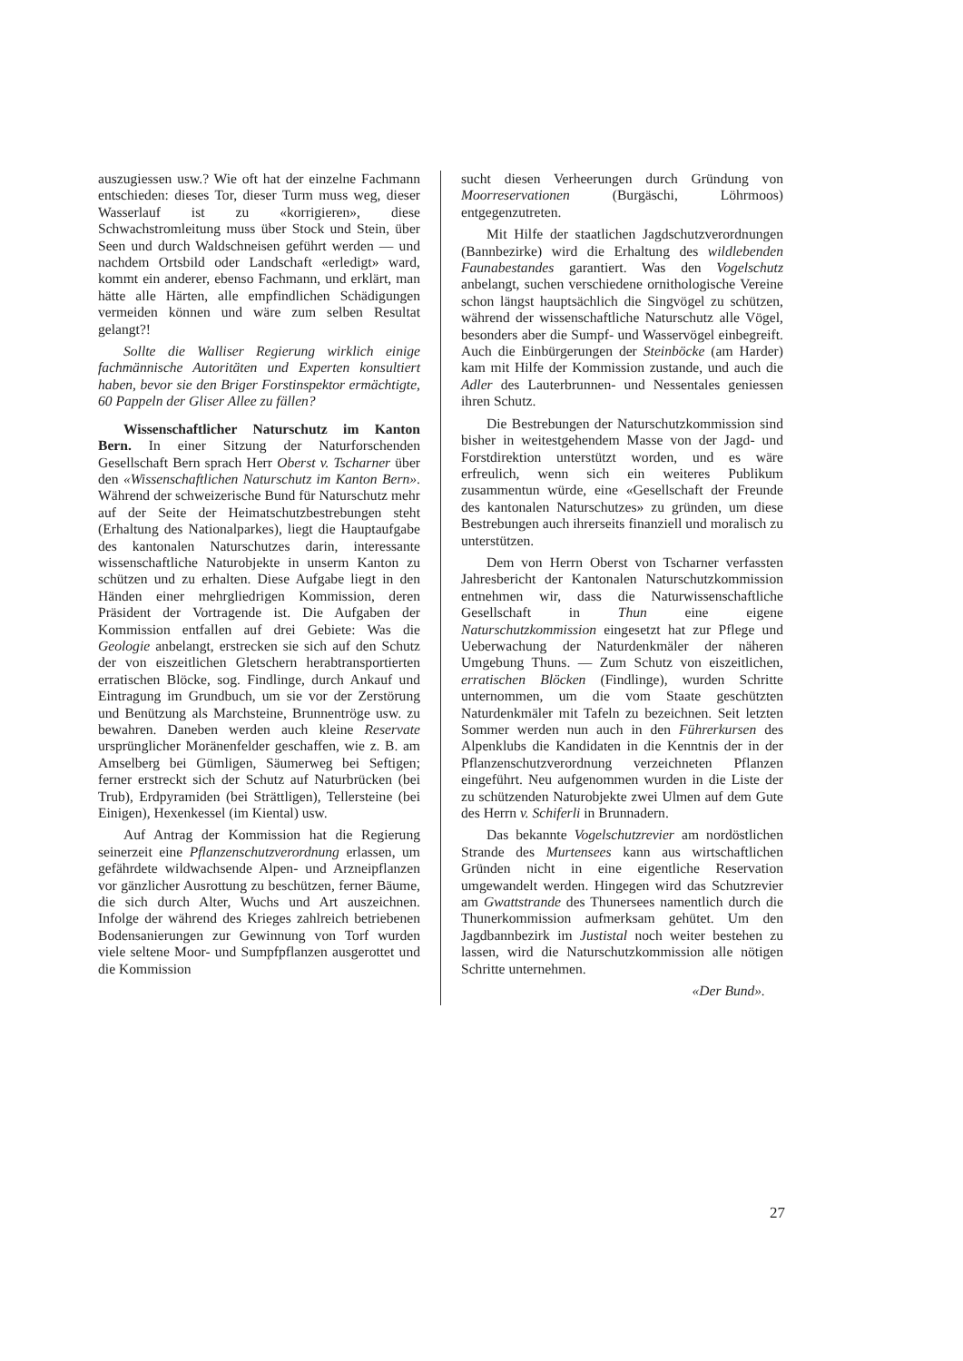auszugiessen usw.? Wie oft hat der einzelne Fachmann entschieden: dieses Tor, dieser Turm muss weg, dieser Wasserlauf ist zu «korrigieren», diese Schwachstromleitung muss über Stock und Stein, über Seen und durch Waldschneisen geführt werden — und nachdem Ortsbild oder Landschaft «erledigt» ward, kommt ein anderer, ebenso Fachmann, und erklärt, man hätte alle Härten, alle empfindlichen Schädigungen vermeiden können und wäre zum selben Resultat gelangt?!
Sollte die Walliser Regierung wirklich einige fachmännische Autoritäten und Experten konsultiert haben, bevor sie den Briger Forstinspektor ermächtigte, 60 Pappeln der Gliser Allee zu fällen?
Wissenschaftlicher Naturschutz im Kanton Bern. In einer Sitzung der Naturforschenden Gesellschaft Bern sprach Herr Oberst v. Tscharner über den «Wissenschaftlichen Naturschutz im Kanton Bern». Während der schweizerische Bund für Naturschutz mehr auf der Seite der Heimatschutzbestrebungen steht (Erhaltung des Nationalparkes), liegt die Hauptaufgabe des kantonalen Naturschutzes darin, interessante wissenschaftliche Naturobjekte in unserm Kanton zu schützen und zu erhalten. Diese Aufgabe liegt in den Händen einer mehrgliedrigen Kommission, deren Präsident der Vortragende ist. Die Aufgaben der Kommission entfallen auf drei Gebiete: Was die Geologie anbelangt, erstrecken sie sich auf den Schutz der von eiszeitlichen Gletschern herabtransportierten erratischen Blöcke, sog. Findlinge, durch Ankauf und Eintragung im Grundbuch, um sie vor der Zerstörung und Benützung als Marchsteine, Brunnentröge usw. zu bewahren. Daneben werden auch kleine Reservate ursprünglicher Moränenfelder geschaffen, wie z. B. am Amselberg bei Gümligen, Säumerweg bei Seftigen; ferner erstreckt sich der Schutz auf Naturbrücken (bei Trub), Erdpyramiden (bei Strättligen), Tellersteine (bei Einigen), Hexenkessel (im Kiental) usw.
Auf Antrag der Kommission hat die Regierung seinerzeit eine Pflanzenschutzverordnung erlassen, um gefährdete wildwachsende Alpen- und Arzneipflanzen vor gänzlicher Ausrottung zu beschützen, ferner Bäume, die sich durch Alter, Wuchs und Art auszeichnen. Infolge der während des Krieges zahlreich betriebenen Bodensanierungen zur Gewinnung von Torf wurden viele seltene Moor- und Sumpfpflanzen ausgerottet und die Kommission
sucht diesen Verheerungen durch Gründung von Moorreservationen (Burgäschi, Löhrmoos) entgegenzutreten.
Mit Hilfe der staatlichen Jagdschutzverordnungen (Bannbezirke) wird die Erhaltung des wildlebenden Faunabestandes garantiert. Was den Vogelschutz anbelangt, suchen verschiedene ornithologische Vereine schon längst hauptsächlich die Singvögel zu schützen, während der wissenschaftliche Naturschutz alle Vögel, besonders aber die Sumpf- und Wasservögel einbegreift. Auch die Einbürgerungen der Steinböcke (am Harder) kam mit Hilfe der Kommission zustande, und auch die Adler des Lauterbrunnen- und Nessentales geniessen ihren Schutz.
Die Bestrebungen der Naturschutzkommission sind bisher in weitestgehendem Masse von der Jagd- und Forstdirektion unterstützt worden, und es wäre erfreulich, wenn sich ein weiteres Publikum zusammentun würde, eine «Gesellschaft der Freunde des kantonalen Naturschutzes» zu gründen, um diese Bestrebungen auch ihrerseits finanziell und moralisch zu unterstützen.
Dem von Herrn Oberst von Tscharner verfassten Jahresbericht der Kantonalen Naturschutzkommission entnehmen wir, dass die Naturwissenschaftliche Gesellschaft in Thun eine eigene Naturschutzkommission eingesetzt hat zur Pflege und Ueberwachung der Naturdenkmäler der näheren Umgebung Thuns. — Zum Schutz von eiszeitlichen, erratischen Blöcken (Findlinge), wurden Schritte unternommen, um die vom Staate geschützten Naturdenkmäler mit Tafeln zu bezeichnen. Seit letzten Sommer werden nun auch in den Führerkursen des Alpenklubs die Kandidaten in die Kenntnis der in der Pflanzenschutzverordnung verzeichneten Pflanzen eingeführt. Neu aufgenommen wurden in die Liste der zu schützenden Naturobjekte zwei Ulmen auf dem Gute des Herrn v. Schiferli in Brunnadern.
Das bekannte Vogelschutzrevier am nordöstlichen Strande des Murtensees kann aus wirtschaftlichen Gründen nicht in eine eigentliche Reservation umgewandelt werden. Hingegen wird das Schutzrevier am Gwattstrande des Thunersees namentlich durch die Thunerkommission aufmerksam gehütet. Um den Jagdbannbezirk im Justistal noch weiter bestehen zu lassen, wird die Naturschutzkommission alle nötigen Schritte unternehmen.
«Der Bund».
27